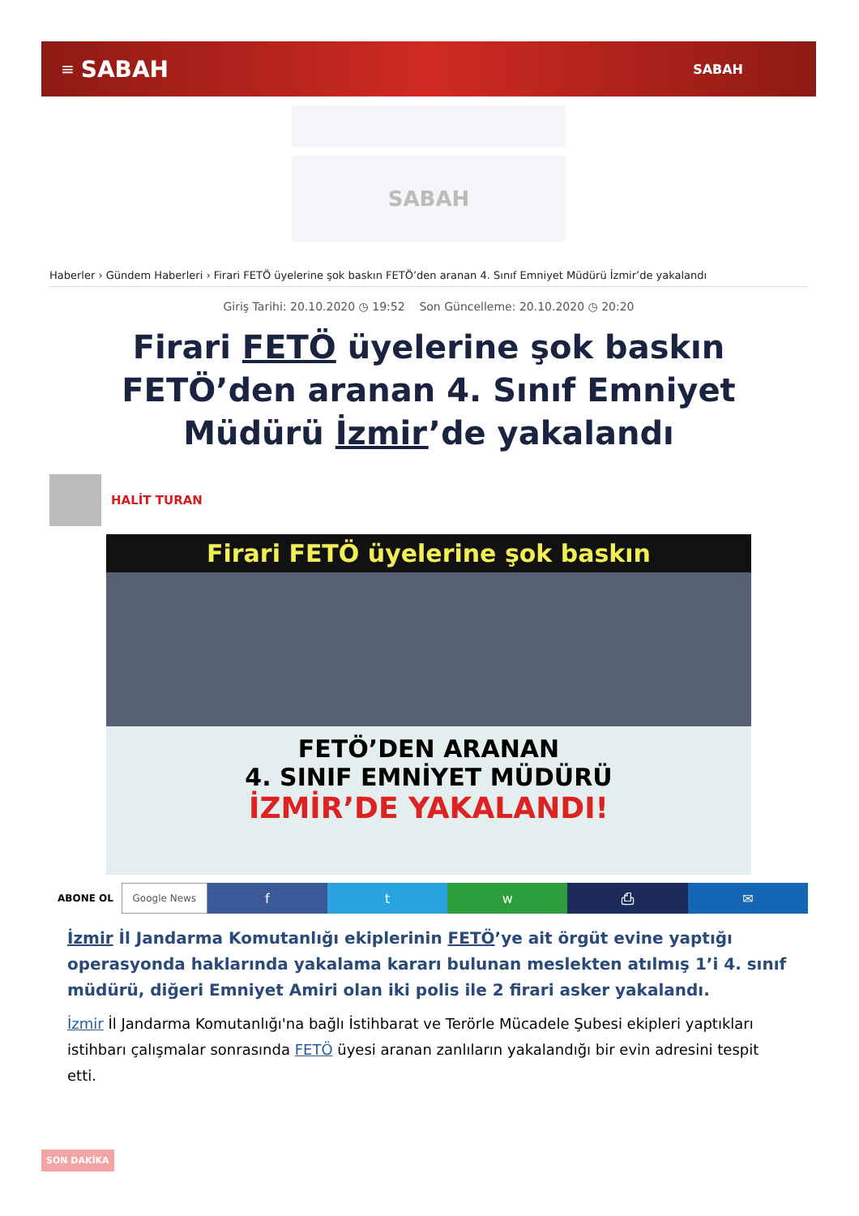≡ SABAH SABAH
SABAH
Haberler › Gündem Haberleri › Firari FETÖ üyelerine şok baskın FETÖ’den aranan 4. Sınıf Emniyet Müdürü İzmir’de yakalandı
Giriş Tarihi: 20.10.2020 ◷ 19:52 Son Güncelleme: 20.10.2020 ◷ 20:20
Firari FETÖ üyelerine şok baskın FETÖ’den aranan 4. Sınıf Emniyet Müdürü İzmir’de yakalandı
HALİT TURAN
Firari FETÖ üyelerine şok baskın
FETÖ’DEN ARANAN
4. SINIF EMNİYET MÜDÜRÜ
İZMİR’DE YAKALANDI!
ABONE OL Google News
f t w ⎙ ✉
İzmir İl Jandarma Komutanlığı ekiplerinin FETÖ’ye ait örgüt evine yaptığı operasyonda haklarında yakalama kararı bulunan meslekten atılmış 1’i 4. sınıf müdürü, diğeri Emniyet Amiri olan iki polis ile 2 firari asker yakalandı.
İzmir İl Jandarma Komutanlığı'na bağlı İstihbarat ve Terörle Mücadele Şubesi ekipleri yaptıkları istihbarı çalışmalar sonrasında FETÖ üyesi aranan zanlıların yakalandığı bir evin adresini tespit etti.
SON DAKİKA